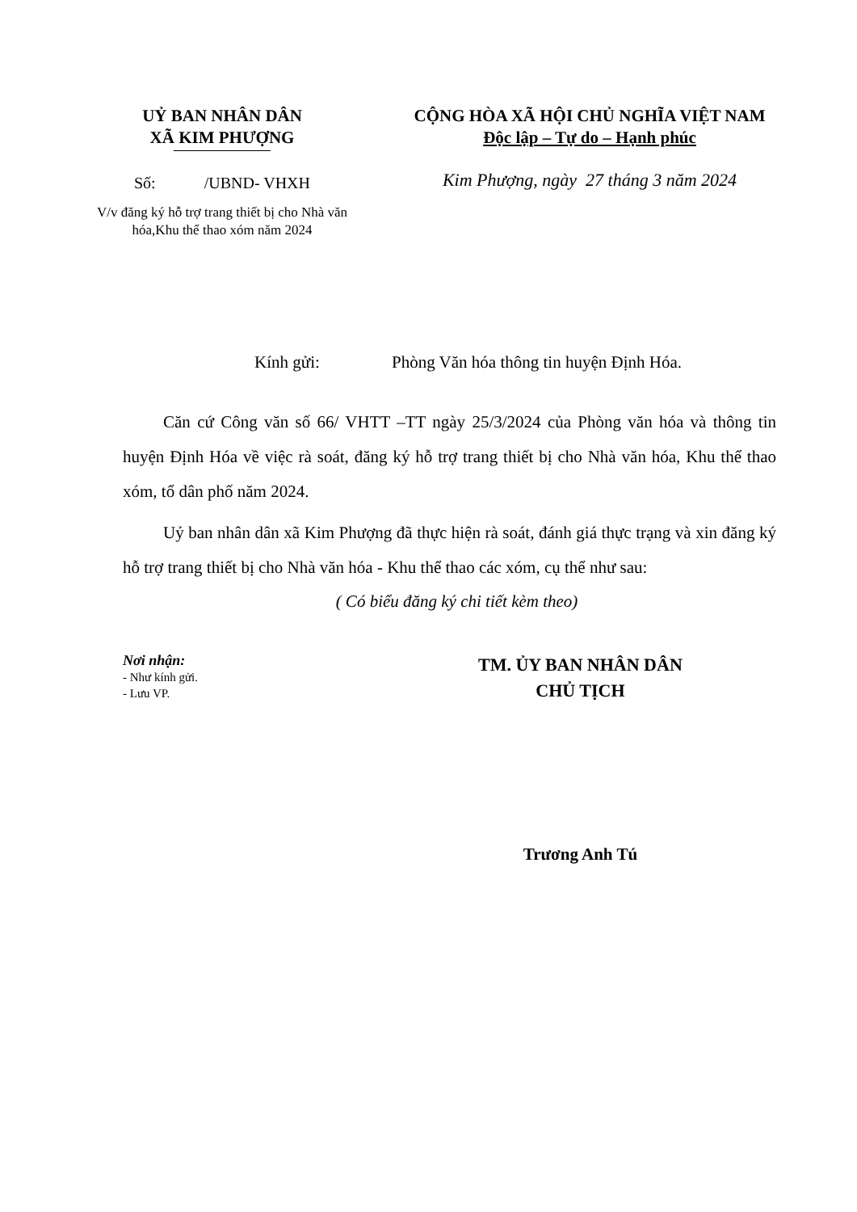UỶ BAN NHÂN DÂN
XÃ KIM PHƯỢNG
Số: /UBND- VHXH
V/v đăng ký hỗ trợ trang thiết bị cho Nhà văn hóa,Khu thể thao xóm năm 2024
CỘNG HÒA XÃ HỘI CHỦ NGHĨA VIỆT NAM
Độc lập – Tự do – Hạnh phúc
Kim Phượng, ngày 27 tháng 3 năm 2024
Kính gửi: Phòng Văn hóa thông tin huyện Định Hóa.
Căn cứ Công văn số 66/ VHTT –TT ngày 25/3/2024 của Phòng văn hóa và thông tin huyện Định Hóa về việc rà soát, đăng ký hỗ trợ trang thiết bị cho Nhà văn hóa, Khu thể thao xóm, tổ dân phố năm 2024.
Uỷ ban nhân dân xã Kim Phượng đã thực hiện rà soát, đánh giá thực trạng và xin đăng ký hỗ trợ trang thiết bị cho Nhà văn hóa - Khu thể thao các xóm, cụ thể như sau:
( Có biểu đăng ký chi tiết kèm theo)
Nơi nhận:
- Như kính gửi.
- Lưu VP.
TM. ỦY BAN NHÂN DÂN
CHỦ TỊCH
Trương Anh Tú